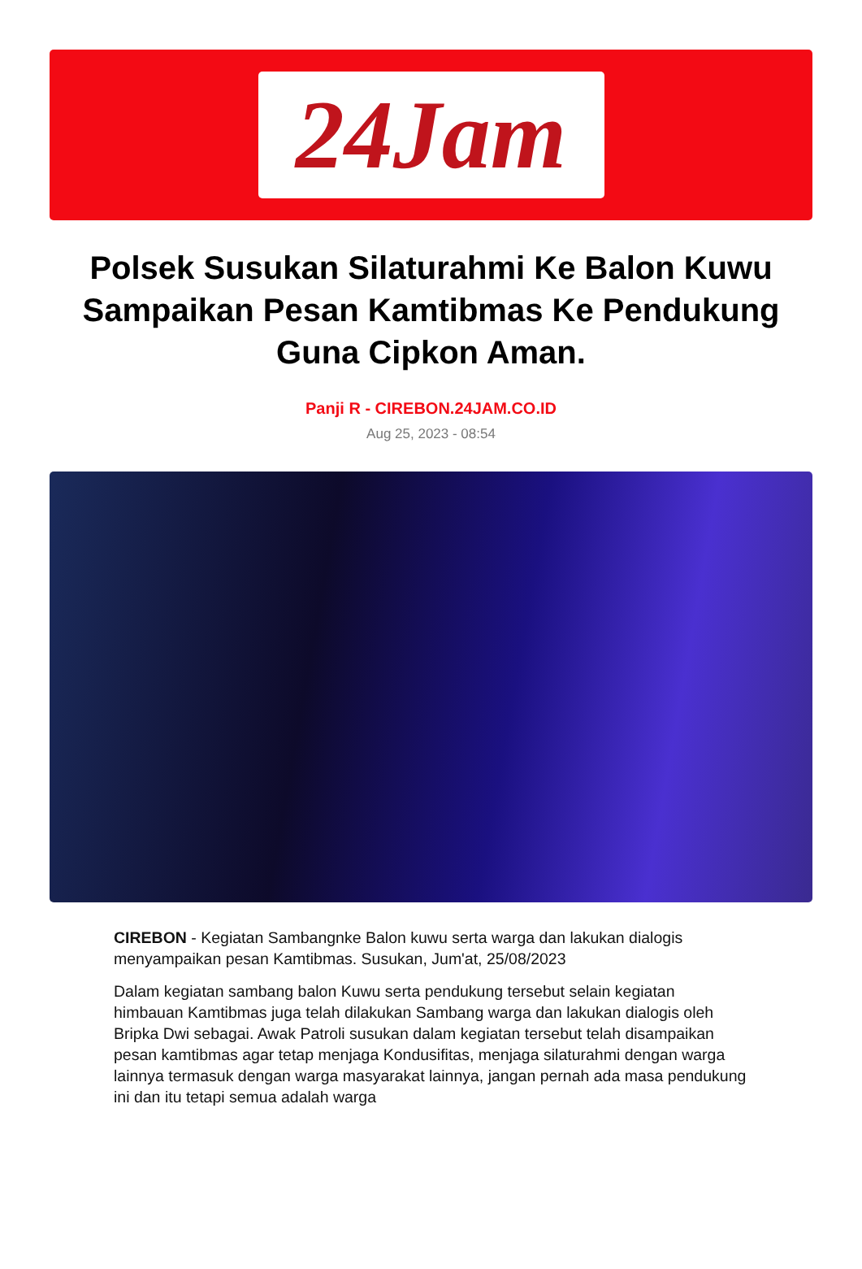24Jam
Polsek Susukan Silaturahmi Ke Balon Kuwu Sampaikan Pesan Kamtibmas Ke Pendukung Guna Cipkon Aman.
Panji R - CIREBON.24JAM.CO.ID
Aug 25, 2023 - 08:54
CIREBON - Kegiatan Sambangnke Balon kuwu serta warga dan lakukan dialogis menyampaikan pesan Kamtibmas. Susukan, Jum'at, 25/08/2023
Dalam kegiatan sambang balon Kuwu serta pendukung tersebut selain kegiatan himbauan Kamtibmas juga telah dilakukan Sambang warga dan lakukan dialogis oleh Bripka Dwi sebagai. Awak Patroli susukan dalam kegiatan tersebut telah disampaikan pesan kamtibmas agar tetap menjaga Kondusifitas, menjaga silaturahmi dengan warga lainnya termasuk dengan warga masyarakat lainnya, jangan pernah ada masa pendukung ini dan itu tetapi semua adalah warga